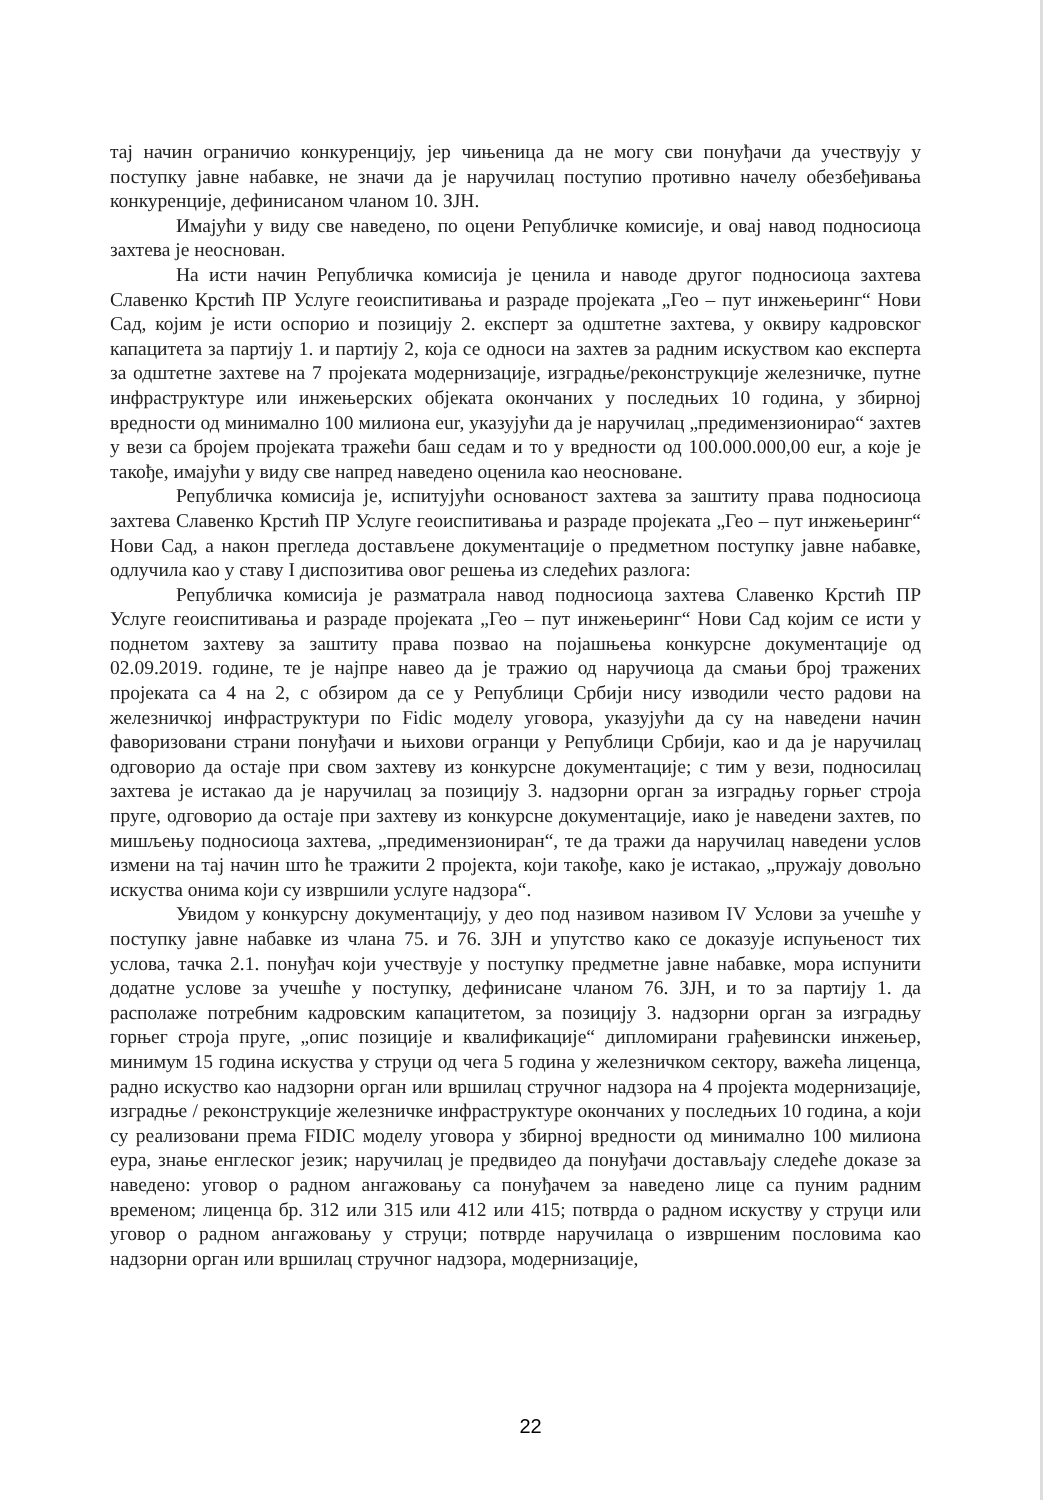тај начин ограничио конкуренцију, јер чињеница да не могу сви понуђачи да учествују у поступку јавне набавке, не значи да је наручилац поступио противно начелу обезбеђивања конкуренције, дефинисаном чланом 10. ЗЈН.
Имајући у виду све наведено, по оцени Републичке комисије, и овај навод подносиоца захтева је неоснован.
На исти начин Републичка комисија је ценила и наводе другог подносиоца захтева Славенко Крстић ПР Услуге геоиспитивања и разраде пројеката „Гео – пут инжењеринг“ Нови Сад, којим је исти оспорио и позицију 2. експерт за одштетне захтева, у оквиру кадровског капацитета за партију 1. и партију 2, која се односи на захтев за радним искуством као експерта за одштетне захтеве на 7 пројеката модернизације, изградње/реконструкције железничке, путне инфраструктуре или инжењерских објеката окончаних у последњих 10 година, у збирној вредности од минимално 100 милиона eur, указујући да је наручилац „предимензионирао“ захтев у вези са бројем пројеката тражећи баш седам и то у вредности од 100.000.000,00 eur, а које је такође, имајући у виду све напред наведено оценила као неосноване.
Републичка комисија је, испитујући основаност захтева за заштиту права подносиоца захтева Славенко Крстић ПР Услуге геоиспитивања и разраде пројеката „Гео – пут инжењеринг“ Нови Сад, а након прегледа достављене документације о предметном поступку јавне набавке, одлучила као у ставу I диспозитива овог решења из следећих разлога:
Републичка комисија је разматрала навод подносиоца захтева Славенко Крстић ПР Услуге геоиспитивања и разраде пројеката „Гео – пут инжењеринг“ Нови Сад којим се исти у поднетом захтеву за заштиту права позвао на појашњења конкурсне документације од 02.09.2019. године, те је најпре навео да је тражио од наручиоца да смањи број тражених пројеката са 4 на 2, с обзиром да се у Републици Србији нису изводили често радови на железничкој инфраструктури по Fidic моделу уговора, указујући да су на наведени начин фаворизовани страни понуђачи и њихови огранци у Републици Србији, као и да је наручилац одговорио да остаје при свом захтеву из конкурсне документације; с тим у вези, подносилац захтева је истакао да је наручилац за позицију 3. надзорни орган за изградњу горњег строја пруге, одговорио да остаје при захтеву из конкурсне документације, иако је наведени захтев, по мишљењу подносиоца захтева, „предимензиониран“, те да тражи да наручилац наведени услов измени на тај начин што ће тражити 2 пројекта, који такође, како је истакао, „пружају довољно искуства онима који су извршили услуге надзора“.
Увидом у конкурсну документацију, у део под називом називом IV Услови за учешће у поступку јавне набавке из члана 75. и 76. ЗЈН и упутство како се доказује испуњеност тих услова, тачка 2.1. понуђач који учествује у поступку предметне јавне набавке, мора испунити додатне услове за учешће у поступку, дефинисане чланом 76. ЗЈН, и то за партију 1. да располаже потребним кадровским капацитетом, за позицију 3. надзорни орган за изградњу горњег строја пруге, „опис позиције и квалификације“ дипломирани грађевински инжењер, минимум 15 година искуства у струци од чега 5 година у железничком сектору, важећа лиценца, радно искуство као надзорни орган или вршилац стручног надзора на 4 пројекта модернизације, изградње / реконструкције железничке инфраструктуре окончаних у последњих 10 година, а који су реализовани према FIDIC моделу уговора у збирној вредности од минимално 100 милиона еура, знање енглеског језик; наручилац је предвидео да понуђачи достављају следеће доказе за наведено: уговор о радном ангажовању са понуђачем за наведено лице са пуним радним временом; лиценца бр. 312 или 315 или 412 или 415; потврда о радном искуству у струци или уговор о радном ангажовању у струци; потврде наручилаца о извршеним пословима као надзорни орган или вршилац стручног надзора, модернизације,
22